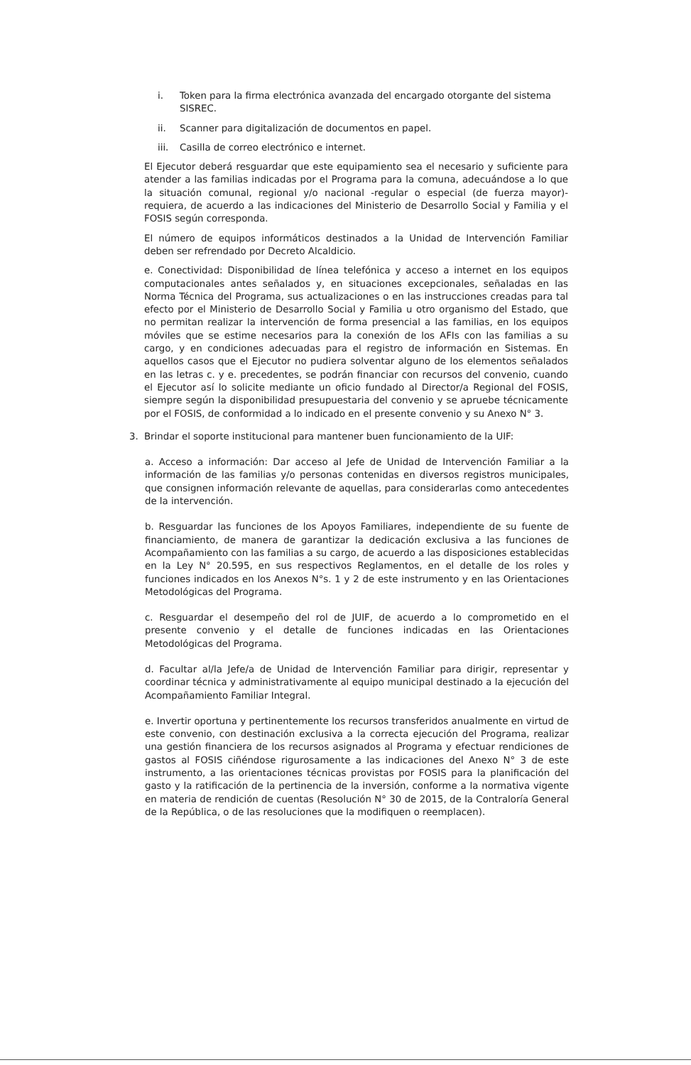i. Token para la firma electrónica avanzada del encargado otorgante del sistema SISREC.
ii. Scanner para digitalización de documentos en papel.
iii.
Casilla de correo electrónico e internet.
El Ejecutor deberá resguardar que este equipamiento sea el necesario y suficiente para atender a las familias indicadas por el Programa para la comuna, adecuándose a lo que la situación comunal, regional y/o nacional -regular o especial (de fuerza mayor)- requiera, de acuerdo a las indicaciones del Ministerio de Desarrollo Social y Familia y el FOSIS según corresponda.
El número de equipos informáticos destinados a la Unidad de Intervención Familiar deben ser refrendado por Decreto Alcaldicio.
e. Conectividad: Disponibilidad de línea telefónica y acceso a internet en los equipos computacionales antes señalados y, en situaciones excepcionales, señaladas en las Norma Técnica del Programa, sus actualizaciones o en las instrucciones creadas para tal efecto por el Ministerio de Desarrollo Social y Familia u otro organismo del Estado, que no permitan realizar la intervención de forma presencial a las familias, en los equipos móviles que se estime necesarios para la conexión de los AFIs con las familias a su cargo, y en condiciones adecuadas para el registro de información en Sistemas. En aquellos casos que el Ejecutor no pudiera solventar alguno de los elementos señalados en las letras c. y e. precedentes, se podrán financiar con recursos del convenio, cuando el Ejecutor así lo solicite mediante un oficio fundado al Director/a Regional del FOSIS, siempre según la disponibilidad presupuestaria del convenio y se apruebe técnicamente por el FOSIS, de conformidad a lo indicado en el presente convenio y su Anexo N° 3.
3. Brindar el soporte institucional para mantener buen funcionamiento de la UIF:
a. Acceso a información: Dar acceso al Jefe de Unidad de Intervención Familiar a la información de las familias y/o personas contenidas en diversos registros municipales, que consignen información relevante de aquellas, para considerarlas como antecedentes de la intervención.
b. Resguardar las funciones de los Apoyos Familiares, independiente de su fuente de financiamiento, de manera de garantizar la dedicación exclusiva a las funciones de Acompañamiento con las familias a su cargo, de acuerdo a las disposiciones establecidas en la Ley N° 20.595, en sus respectivos Reglamentos, en el detalle de los roles y funciones indicados en los Anexos N°s. 1 y 2 de este instrumento y en las Orientaciones Metodológicas del Programa.
c. Resguardar el desempeño del rol de JUIF, de acuerdo a lo comprometido en el presente convenio y el detalle de funciones indicadas en las Orientaciones Metodológicas del Programa.
d. Facultar al/la Jefe/a de Unidad de Intervención Familiar para dirigir, representar y coordinar técnica y administrativamente al equipo municipal destinado a la ejecución del Acompañamiento Familiar Integral.
e. Invertir oportuna y pertinentemente los recursos transferidos anualmente en virtud de este convenio, con destinación exclusiva a la correcta ejecución del Programa, realizar una gestión financiera de los recursos asignados al Programa y efectuar rendiciones de gastos al FOSIS ciñéndose rigurosamente a las indicaciones del Anexo N° 3 de este instrumento, a las orientaciones técnicas provistas por FOSIS para la planificación del gasto y la ratificación de la pertinencia de la inversión, conforme a la normativa vigente en materia de rendición de cuentas (Resolución N° 30 de 2015, de la Contraloría General de la República, o de las resoluciones que la modifiquen o reemplacen).